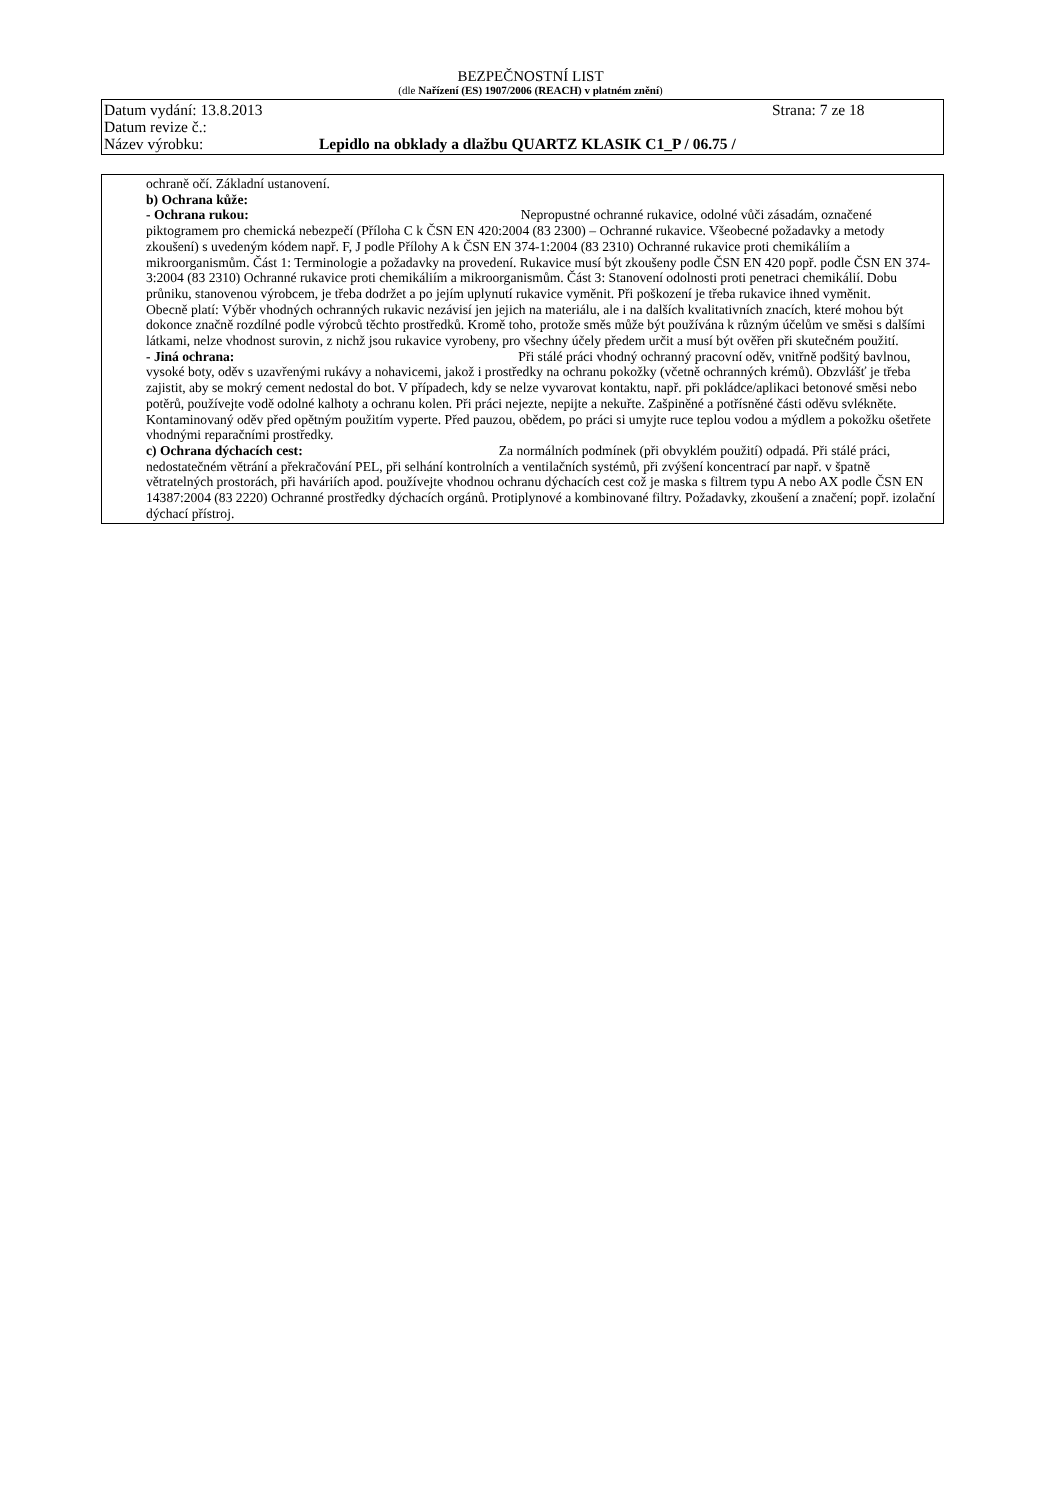BEZPEČNOSTNÍ LIST
(dle Nařízení (ES) 1907/2006 (REACH) v platném znění)
Datum vydání: 13.8.2013 Strana: 7 ze 18
Datum revize č.:
Název výrobku: Lepidlo na obklady a dlažbu QUARTZ KLASIK C1_P / 06.75 /
ochraně očí. Základní ustanovení.
b) Ochrana kůže:
- Ochrana rukou: Nepropustné ochranné rukavice, odolné vůči zásadám, označené piktogramem pro chemická nebezpečí (Příloha C k ČSN EN 420:2004 (83 2300) – Ochranné rukavice. Všeobecné požadavky a metody zkoušení) s uvedeným kódem např. F, J podle Přílohy A k ČSN EN 374-1:2004 (83 2310) Ochranné rukavice proti chemikáliím a mikroorganismům. Část 1: Terminologie a požadavky na provedení. Rukavice musí být zkoušeny podle ČSN EN 420 popř. podle ČSN EN 374-3:2004 (83 2310) Ochranné rukavice proti chemikáliím a mikroorganismům. Část 3: Stanovení odolnosti proti penetraci chemikálií. Dobu průniku, stanovenou výrobcem, je třeba dodržet a po jejím uplynutí rukavice vyměnit. Při poškození je třeba rukavice ihned vyměnit.
Obecně platí: Výběr vhodných ochranných rukavic nezávisí jen jejich na materiálu, ale i na dalších kvalitativních znacích, které mohou být dokonce značně rozdílné podle výrobců těchto prostředků. Kromě toho, protože směs může být používána k různým účelům ve směsi s dalšími látkami, nelze vhodnost surovin, z nichž jsou rukavice vyrobeny, pro všechny účely předem určit a musí být ověřen při skutečném použití.
- Jiná ochrana: Při stálé práci vhodný ochranný pracovní oděv, vnitřně podšitý bavlnou, vysoké boty, oděv s uzavřenými rukávy a nohavicemi, jakož i prostředky na ochranu pokožky (včetně ochranných krémů). Obzvlášť je třeba zajistit, aby se mokrý cement nedostal do bot. V případech, kdy se nelze vyvarovat kontaktu, např. při pokládce/aplikaci betonové směsi nebo potěrů, používejte vodě odolné kalhoty a ochranu kolen. Při práci nejezte, nepijte a nekuřte. Zašpiněné a potřísněné části oděvu svlékněte. Kontaminovaný oděv před opětným použitím vyperte. Před pauzou, obědem, po práci si umyjte ruce teplou vodou a mýdlem a pokožku ošetřete vhodnými reparačními prostředky.
c) Ochrana dýchacích cest: Za normálních podmínek (při obvyklém použití) odpadá. Při stálé práci, nedostatečném větrání a překračování PEL, při selhání kontrolních a ventilačních systémů, při zvýšení koncentrací par např. v špatně větratelných prostorách, při haváriích apod. používejte vhodnou ochranu dýchacích cest což je maska s filtrem typu A nebo AX podle ČSN EN 14387:2004 (83 2220) Ochranné prostředky dýchacích orgánů. Protiplynové a kombinované filtry. Požadavky, zkoušení a značení; popř. izolační dýchací přístroj.